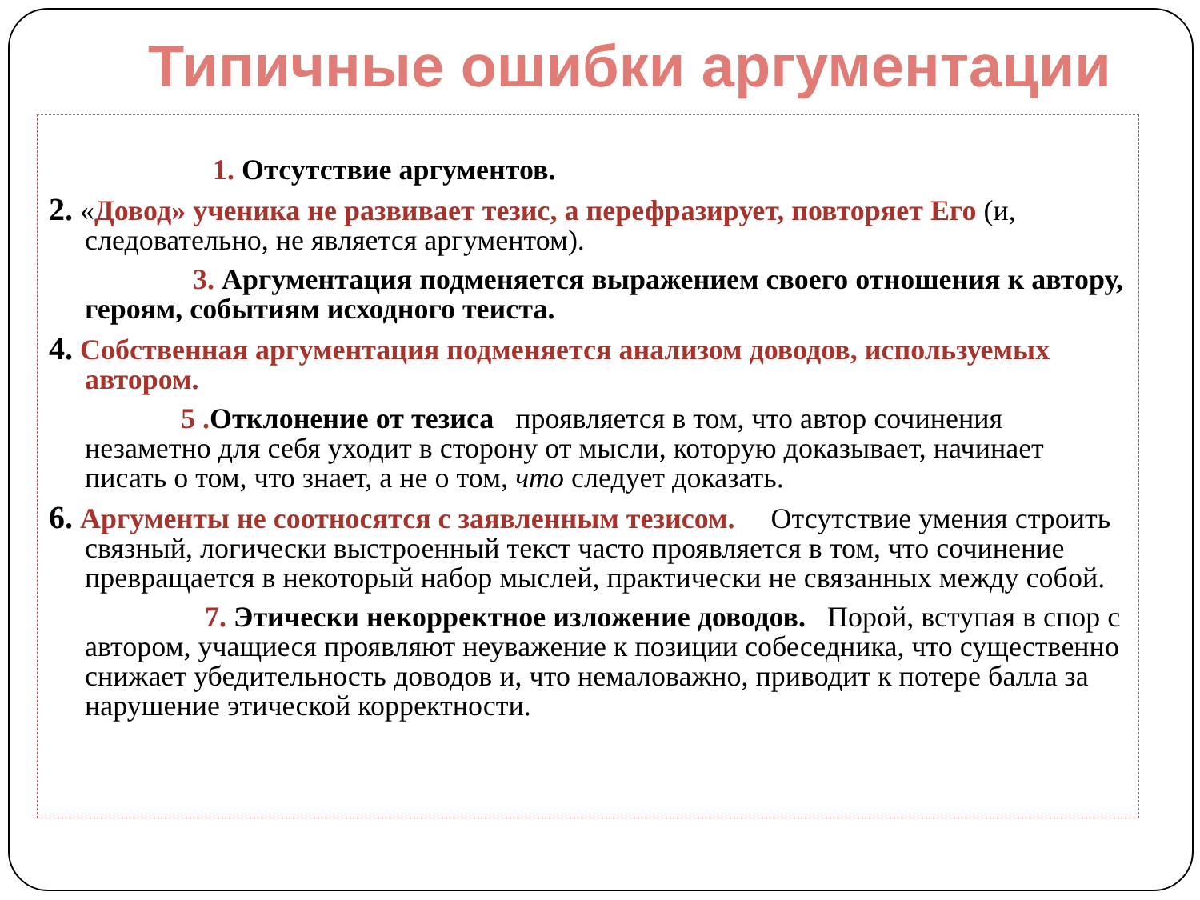Типичные ошибки аргументации
1. Отсутствие аргументов.
2. «Довод» ученика не развивает тезис, а перефразирует, повторяет Его (и, следовательно, не является аргументом).
3. Аргументация подменяется выражением своего отношения к автору, героям, событиям исходного теиста.
4. Собственная аргументация подменяется анализом доводов, используемых автором.
5 . Отклонение от тезиса проявляется в том, что автор сочинения незаметно для себя уходит в сторону от мысли, которую доказывает, начинает писать о том, что знает, а не о том, что следует доказать.
6. Аргументы не соотносятся с заявленным тезисом. Отсутствие умения строить связный, логически выстроенный текст часто проявляется в том, что сочинение превращается в некоторый набор мыслей, практически не связанных между собой.
7. Этически некорректное изложение доводов. Порой, вступая в спор с автором, учащиеся проявляют неуважение к позиции собеседника, что существенно снижает убедительность доводов и, что немаловажно, приводит к потере балла за нарушение этической корректности.